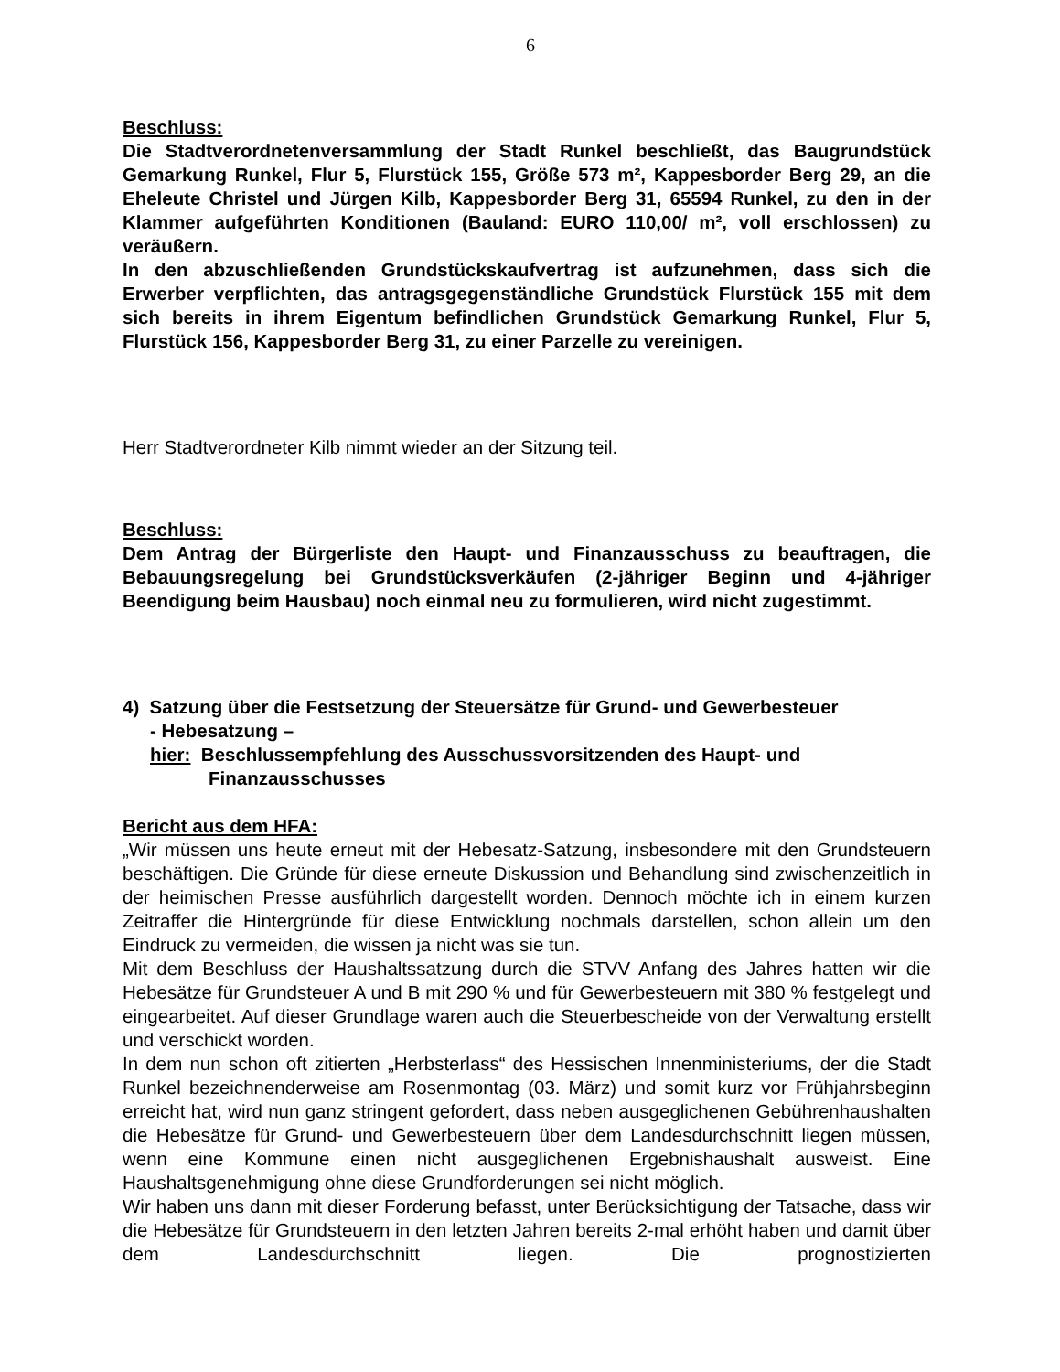6
Beschluss:
Die Stadtverordnetenversammlung der Stadt Runkel beschließt, das Baugrundstück Gemarkung Runkel, Flur 5, Flurstück 155, Größe 573 m², Kappesborder Berg 29, an die Eheleute Christel und Jürgen Kilb, Kappesborder Berg 31, 65594 Runkel, zu den in der Klammer aufgeführten Konditionen (Bauland: EURO 110,00/ m², voll erschlossen) zu veräußern.
In den abzuschließenden Grundstückskaufvertrag ist aufzunehmen, dass sich die Erwerber verpflichten, das antragsgegenständliche Grundstück Flurstück 155 mit dem sich bereits in ihrem Eigentum befindlichen Grundstück Gemarkung Runkel, Flur 5, Flurstück 156, Kappesborder Berg 31, zu einer Parzelle zu vereinigen.
Herr Stadtverordneter Kilb nimmt wieder an der Sitzung teil.
Beschluss:
Dem Antrag der Bürgerliste den Haupt- und Finanzausschuss zu beauftragen, die Bebauungsregelung bei Grundstücksverkäufen (2-jähriger Beginn und 4-jähriger Beendigung beim Hausbau) noch einmal neu zu formulieren, wird nicht zugestimmt.
4) Satzung über die Festsetzung der Steuersätze für Grund- und Gewerbesteuer
- Hebesatzung –
hier: Beschlussempfehlung des Ausschussvorsitzenden des Haupt- und
Finanzausschusses
Bericht aus dem HFA:
„Wir müssen uns heute erneut mit der Hebesatz-Satzung, insbesondere mit den Grundsteuern beschäftigen. Die Gründe für diese erneute Diskussion und Behandlung sind zwischenzeitlich in der heimischen Presse ausführlich dargestellt worden. Dennoch möchte ich in einem kurzen Zeitraffer die Hintergründe für diese Entwicklung nochmals darstellen, schon allein um den Eindruck zu vermeiden, die wissen ja nicht was sie tun.
Mit dem Beschluss der Haushaltssatzung durch die STVV Anfang des Jahres hatten wir die Hebesätze für Grundsteuer A und B mit 290 % und für Gewerbesteuern mit 380 % festgelegt und eingearbeitet. Auf dieser Grundlage waren auch die Steuerbescheide von der Verwaltung erstellt und verschickt worden.
In dem nun schon oft zitierten „Herbsterlass“ des Hessischen Innenministeriums, der die Stadt Runkel bezeichnenderweise am Rosenmontag (03. März) und somit kurz vor Frühjahrsbeginn erreicht hat, wird nun ganz stringent gefordert, dass neben ausgeglichenen Gebührenhaushalten die Hebesätze für Grund- und Gewerbesteuern über dem Landesdurchschnitt liegen müssen, wenn eine Kommune einen nicht ausgeglichenen Ergebnishaushalt ausweist. Eine Haushaltsgenehmigung ohne diese Grundforderungen sei nicht möglich.
Wir haben uns dann mit dieser Forderung befasst, unter Berücksichtigung der Tatsache, dass wir die Hebesätze für Grundsteuern in den letzten Jahren bereits 2-mal erhöht haben und damit über dem Landesdurchschnitt liegen. Die prognostizierten